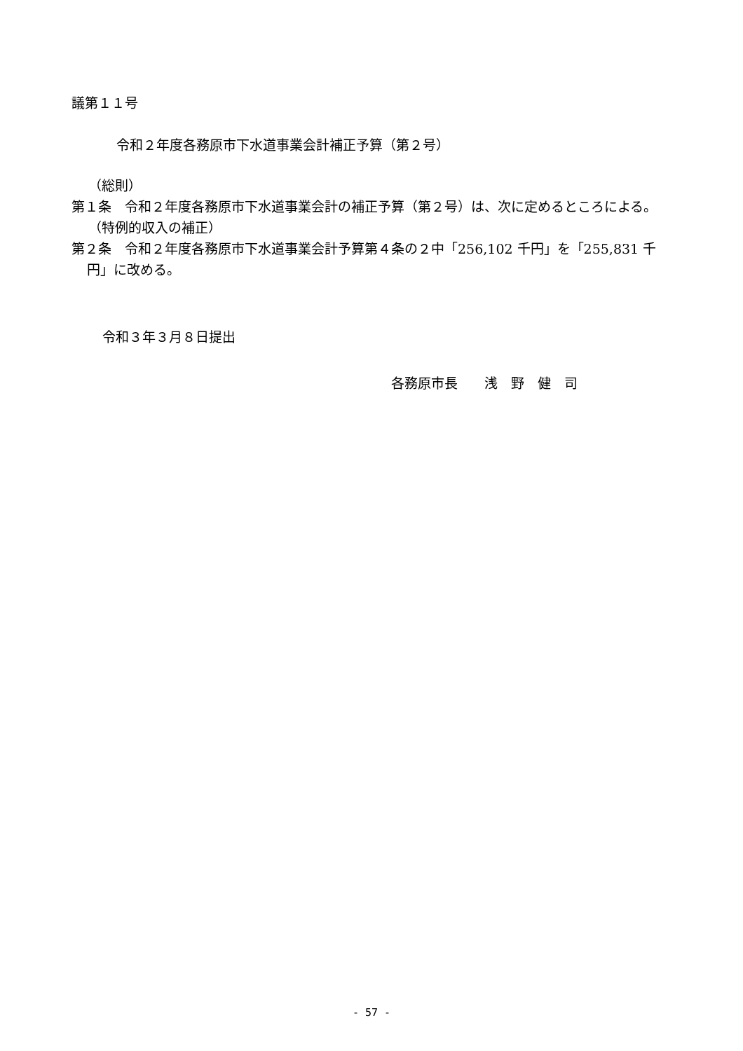議第１１号
令和２年度各務原市下水道事業会計補正予算（第２号）
（総則）
第１条　令和２年度各務原市下水道事業会計の補正予算（第２号）は、次に定めるところによる。
（特例的収入の補正）
第２条　令和２年度各務原市下水道事業会計予算第４条の２中「256,102 千円」を「255,831 千円」に改める。
令和３年３月８日提出
各務原市長　　浅　野　健　司
- 57 -